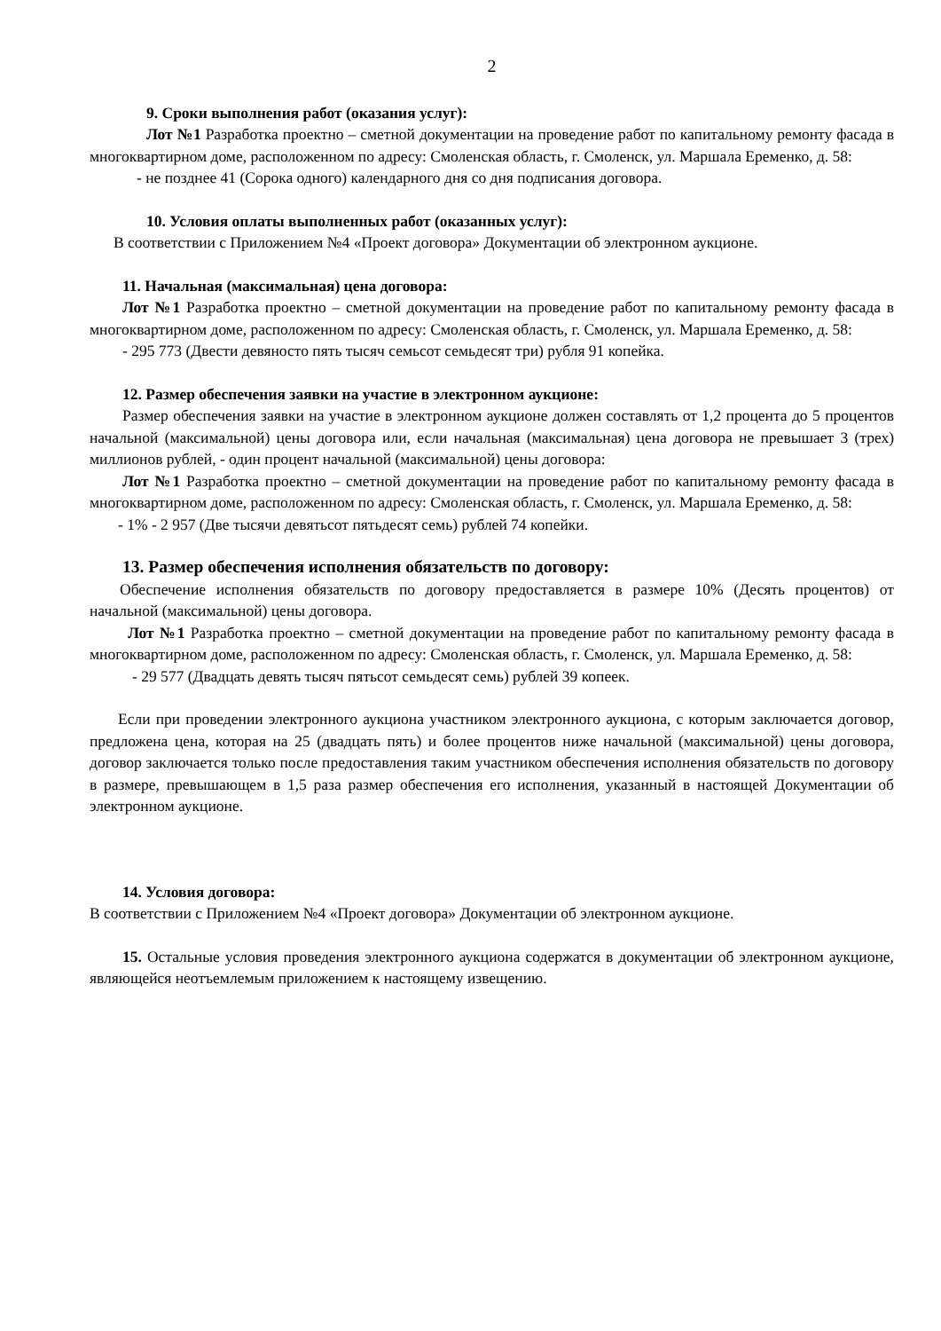2
9. Сроки выполнения работ (оказания услуг):
Лот №1 Разработка проектно – сметной документации на проведение работ по капитальному ремонту фасада в многоквартирном доме, расположенном по адресу: Смоленская область, г. Смоленск, ул. Маршала Еременко, д. 58:
- не позднее 41 (Сорока одного) календарного дня со дня подписания договора.
10. Условия оплаты выполненных работ (оказанных услуг):
В соответствии с Приложением №4 «Проект договора» Документации об электронном аукционе.
11. Начальная (максимальная) цена договора:
Лот №1 Разработка проектно – сметной документации на проведение работ по капитальному ремонту фасада в многоквартирном доме, расположенном по адресу: Смоленская область, г. Смоленск, ул. Маршала Еременко, д. 58:
- 295 773 (Двести девяносто пять тысяч семьсот семьдесят три) рубля 91 копейка.
12. Размер обеспечения заявки на участие в электронном аукционе:
Размер обеспечения заявки на участие в электронном аукционе должен составлять от 1,2 процента до 5 процентов начальной (максимальной) цены договора или, если начальная (максимальная) цена договора не превышает 3 (трех) миллионов рублей, - один процент начальной (максимальной) цены договора:
Лот №1 Разработка проектно – сметной документации на проведение работ по капитальному ремонту фасада в многоквартирном доме, расположенном по адресу: Смоленская область, г. Смоленск, ул. Маршала Еременко, д. 58:
- 1% - 2 957 (Две тысячи девятьсот пятьдесят семь) рублей 74 копейки.
13. Размер обеспечения исполнения обязательств по договору:
Обеспечение исполнения обязательств по договору предоставляется в размере 10% (Десять процентов) от начальной (максимальной) цены договора.
Лот №1 Разработка проектно – сметной документации на проведение работ по капитальному ремонту фасада в многоквартирном доме, расположенном по адресу: Смоленская область, г. Смоленск, ул. Маршала Еременко, д. 58:
- 29 577 (Двадцать девять тысяч пятьсот семьдесят семь) рублей 39 копеек.
Если при проведении электронного аукциона участником электронного аукциона, с которым заключается договор, предложена цена, которая на 25 (двадцать пять) и более процентов ниже начальной (максимальной) цены договора, договор заключается только после предоставления таким участником обеспечения исполнения обязательств по договору в размере, превышающем в 1,5 раза размер обеспечения его исполнения, указанный в настоящей Документации об электронном аукционе.
14. Условия договора:
В соответствии с Приложением №4 «Проект договора» Документации об электронном аукционе.
15. Остальные условия проведения электронного аукциона содержатся в документации об электронном аукционе, являющейся неотъемлемым приложением к настоящему извещению.